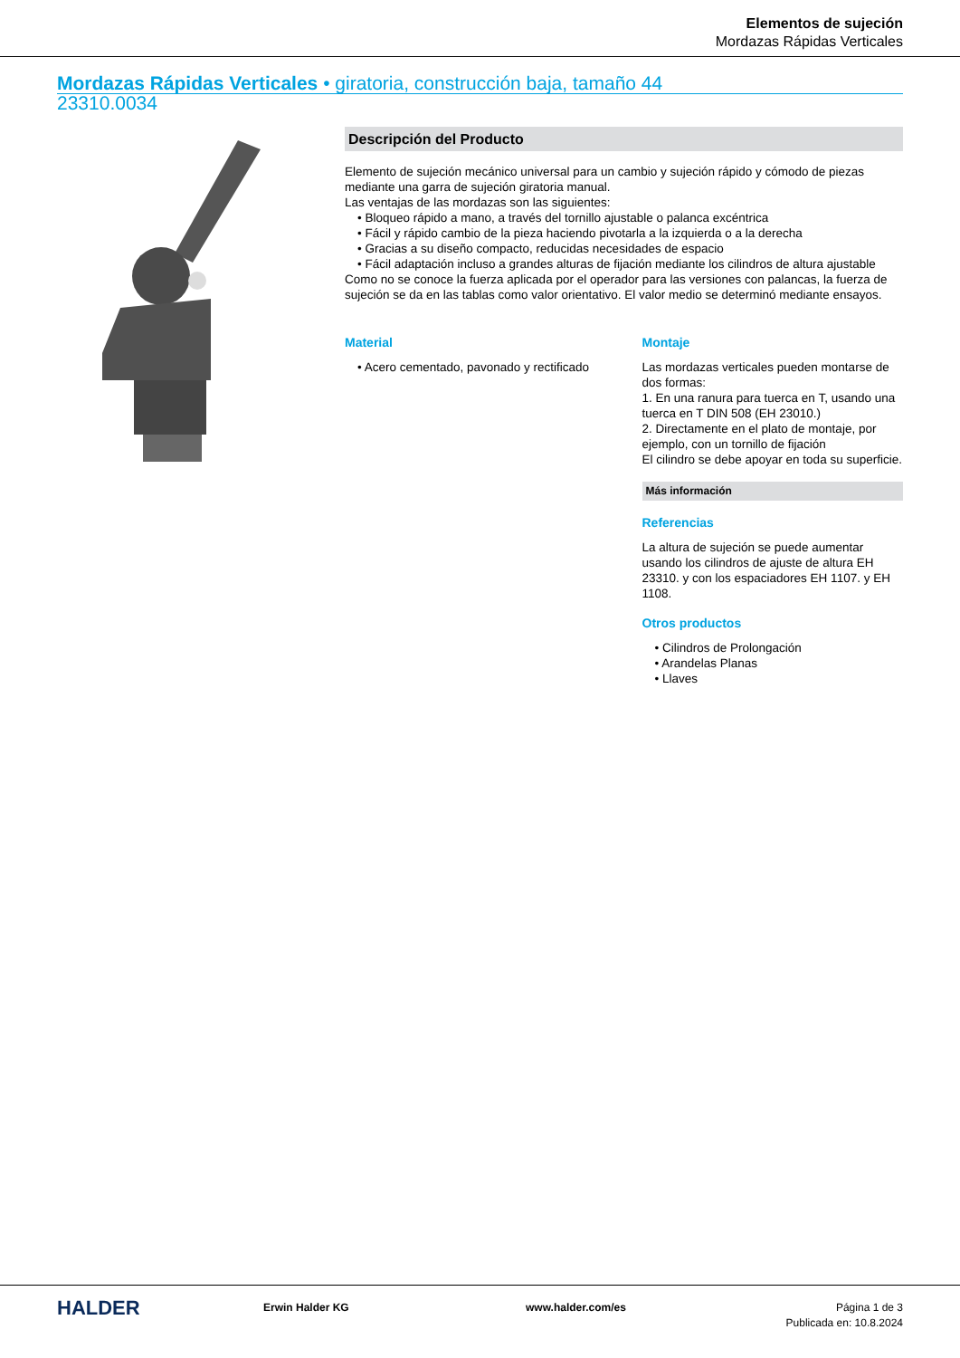Elementos de sujeción
Mordazas Rápidas Verticales
Mordazas Rápidas Verticales • giratoria, construcción baja, tamaño 44
23310.0034
Descripción del Producto
Elemento de sujeción mecánico universal para un cambio y sujeción rápido y cómodo de piezas mediante una garra de sujeción giratoria manual.
Las ventajas de las mordazas son las siguientes:
• Bloqueo rápido a mano, a través del tornillo ajustable o palanca excéntrica
• Fácil y rápido cambio de la pieza haciendo pivotarla a la izquierda o a la derecha
• Gracias a su diseño compacto, reducidas necesidades de espacio
• Fácil adaptación incluso a grandes alturas de fijación mediante los cilindros de altura ajustable
Como no se conoce la fuerza aplicada por el operador para las versiones con palancas, la fuerza de sujeción se da en las tablas como valor orientativo. El valor medio se determinó mediante ensayos.
Material
• Acero cementado, pavonado y rectificado
Montaje
Las mordazas verticales pueden montarse de dos formas:
1. En una ranura para tuerca en T, usando una tuerca en T DIN 508 (EH 23010.)
2. Directamente en el plato de montaje, por ejemplo, con un tornillo de fijación
El cilindro se debe apoyar en toda su superficie.
Más información
Referencias
La altura de sujeción se puede aumentar usando los cilindros de ajuste de altura EH 23310. y con los espaciadores EH 1107. y EH 1108.
Otros productos
• Cilindros de Prolongación
• Arandelas Planas
• Llaves
HALDER
Erwin Halder KG www.halder.com/es Página 1 de 3
Publicada en: 10.8.2024